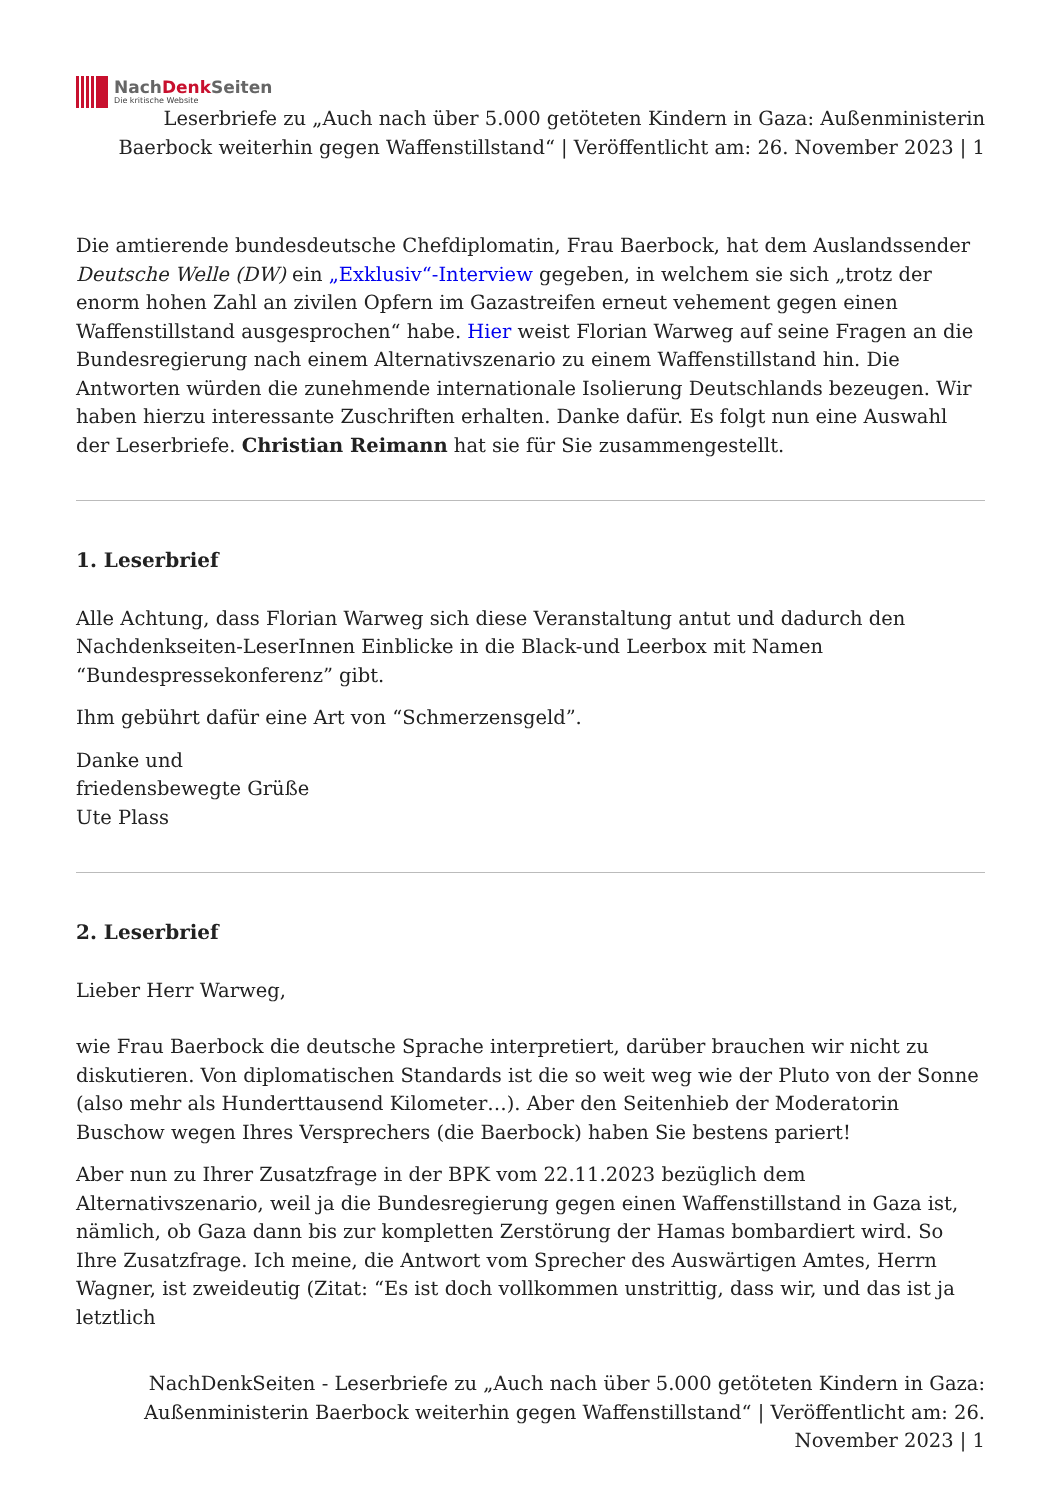NachDenk Seiten
Die kritische Website
Leserbriefe zu „Auch nach über 5.000 getöteten Kindern in Gaza: Außenministerin Baerbock weiterhin gegen Waffenstillstand“ | Veröffentlicht am: 26. November 2023 | 1
Die amtierende bundesdeutsche Chefdiplomatin, Frau Baerbock, hat dem Auslandssender Deutsche Welle (DW) ein „Exklusiv“-Interview gegeben, in welchem sie sich „trotz der enorm hohen Zahl an zivilen Opfern im Gazastreifen erneut vehement gegen einen Waffenstillstand ausgesprochen“ habe. Hier weist Florian Warweg auf seine Fragen an die Bundesregierung nach einem Alternativszenario zu einem Waffenstillstand hin. Die Antworten würden die zunehmende internationale Isolierung Deutschlands bezeugen. Wir haben hierzu interessante Zuschriften erhalten. Danke dafür. Es folgt nun eine Auswahl der Leserbriefe. Christian Reimann hat sie für Sie zusammengestellt.
1. Leserbrief
Alle Achtung, dass Florian Warweg sich diese Veranstaltung antut und dadurch den Nachdenkseiten-LeserInnen Einblicke in die Black-und Leerbox mit Namen “Bundespressekonferenz” gibt.
Ihm gebührt dafür eine Art von “Schmerzensgeld”.
Danke und
friedensbewegte Grüße
Ute Plass
2. Leserbrief
Lieber Herr Warweg,
wie Frau Baerbock die deutsche Sprache interpretiert, darüber brauchen wir nicht zu diskutieren. Von diplomatischen Standards ist die so weit weg wie der Pluto von der Sonne (also mehr als Hunderttausend Kilometer…). Aber den Seitenhieb der Moderatorin Buschow wegen Ihres Versprechers (die Baerbock) haben Sie bestens pariert!
Aber nun zu Ihrer Zusatzfrage in der BPK vom 22.11.2023 bezüglich dem Alternativszenario, weil ja die Bundesregierung gegen einen Waffenstillstand in Gaza ist, nämlich, ob Gaza dann bis zur kompletten Zerstörung der Hamas bombardiert wird. So Ihre Zusatzfrage. Ich meine, die Antwort vom Sprecher des Auswärtigen Amtes, Herrn Wagner, ist zweideutig (Zitat: “Es ist doch vollkommen unstrittig, dass wir, und das ist ja letztlich
NachDenkSeiten - Leserbriefe zu „Auch nach über 5.000 getöteten Kindern in Gaza: Außenministerin Baerbock weiterhin gegen Waffenstillstand“ | Veröffentlicht am: 26. November 2023 | 1